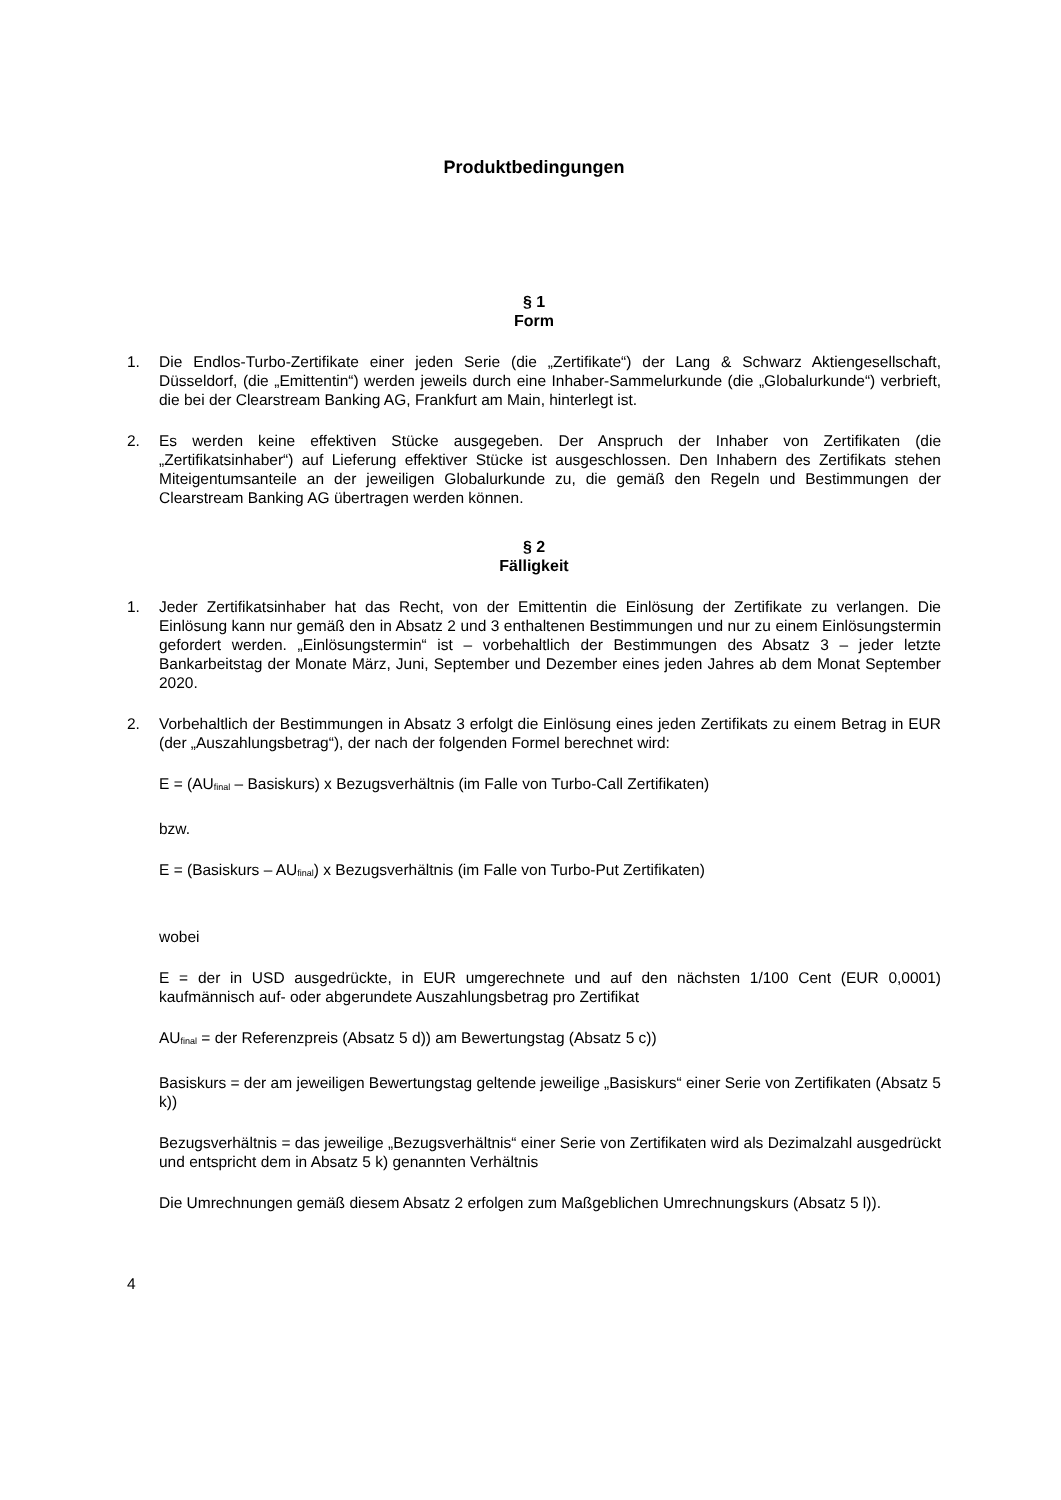Produktbedingungen
§ 1
Form
1. Die Endlos-Turbo-Zertifikate einer jeden Serie (die „Zertifikate“) der Lang & Schwarz Aktiengesellschaft, Düsseldorf, (die „Emittentin“) werden jeweils durch eine Inhaber-Sammelurkunde (die „Globalurkunde“) verbrieft, die bei der Clearstream Banking AG, Frankfurt am Main, hinterlegt ist.
2. Es werden keine effektiven Stücke ausgegeben. Der Anspruch der Inhaber von Zertifikaten (die „Zertifikatsinhaber“) auf Lieferung effektiver Stücke ist ausgeschlossen. Den Inhabern des Zertifikats stehen Miteigentumsanteile an der jeweiligen Globalurkunde zu, die gemäß den Regeln und Bestimmungen der Clearstream Banking AG übertragen werden können.
§ 2
Fälligkeit
1. Jeder Zertifikatsinhaber hat das Recht, von der Emittentin die Einlösung der Zertifikate zu verlangen. Die Einlösung kann nur gemäß den in Absatz 2 und 3 enthaltenen Bestimmungen und nur zu einem Einlösungstermin gefordert werden. „Einlösungstermin“ ist – vorbehaltlich der Bestimmungen des Absatz 3 – jeder letzte Bankarbeitstag der Monate März, Juni, September und Dezember eines jeden Jahres ab dem Monat September 2020.
2. Vorbehaltlich der Bestimmungen in Absatz 3 erfolgt die Einlösung eines jeden Zertifikats zu einem Betrag in EUR (der „Auszahlungsbetrag“), der nach der folgenden Formel berechnet wird:
E = (AU<sub>final</sub> – Basiskurs) x Bezugsverhältnis (im Falle von Turbo-Call Zertifikaten)
bzw.
E = (Basiskurs – AU<sub>final</sub>) x Bezugsverhältnis (im Falle von Turbo-Put Zertifikaten)
wobei
E = der in USD ausgedrückte, in EUR umgerechnete und auf den nächsten 1/100 Cent (EUR 0,0001) kaufmännisch auf- oder abgerundete Auszahlungsbetrag pro Zertifikat
AU<sub>final</sub> = der Referenzpreis (Absatz 5 d)) am Bewertungstag (Absatz 5 c))
Basiskurs = der am jeweiligen Bewertungstag geltende jeweilige „Basiskurs“ einer Serie von Zertifikaten (Absatz 5 k))
Bezugsverhältnis = das jeweilige „Bezugsverhältnis“ einer Serie von Zertifikaten wird als Dezimalzahl ausgedrückt und entspricht dem in Absatz 5 k) genannten Verhältnis
Die Umrechnungen gemäß diesem Absatz 2 erfolgen zum Maßgeblichen Umrechnungskurs (Absatz 5 l)).
4